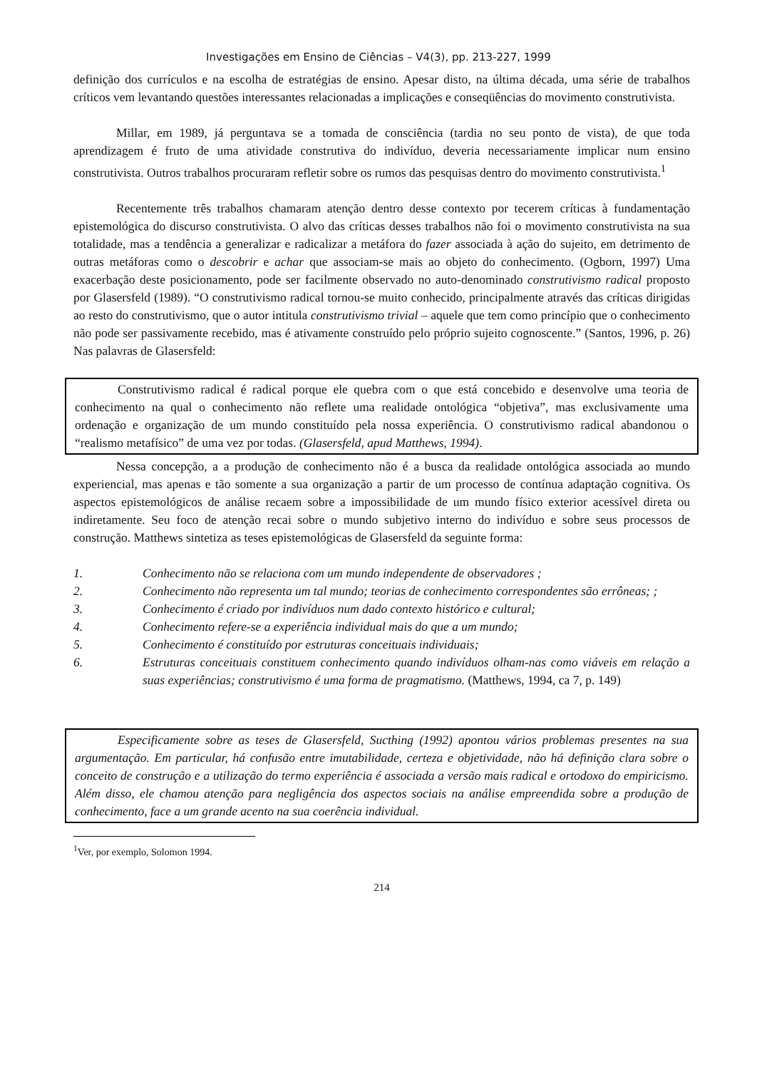Investigações em Ensino de Ciências – V4(3), pp. 213-227, 1999
definição dos currículos e na escolha de estratégias de ensino. Apesar disto, na última década, uma série de trabalhos críticos vem levantando questões interessantes relacionadas a implicações e conseqüências do movimento construtivista.
Millar, em 1989, já perguntava se a tomada de consciência (tardia no seu ponto de vista), de que toda aprendizagem é fruto de uma atividade construtiva do indivíduo, deveria necessariamente implicar num ensino construtivista. Outros trabalhos procuraram refletir sobre os rumos das pesquisas dentro do movimento construtivista.<sup>1</sup>
Recentemente três trabalhos chamaram atenção dentro desse contexto por tecerem críticas à fundamentação epistemológica do discurso construtivista. O alvo das críticas desses trabalhos não foi o movimento construtivista na sua totalidade, mas a tendência a generalizar e radicalizar a metáfora do fazer associada à ação do sujeito, em detrimento de outras metáforas como o descobrir e achar que associam-se mais ao objeto do conhecimento. (Ogborn, 1997) Uma exacerbação deste posicionamento, pode ser facilmente observado no auto-denominado construtivismo radical proposto por Glasersfeld (1989). “O construtivismo radical tornou-se muito conhecido, principalmente através das críticas dirigidas ao resto do construtivismo, que o autor intitula construtivismo trivial – aquele que tem como princípio que o conhecimento não pode ser passivamente recebido, mas é ativamente construído pelo próprio sujeito cognoscente.” (Santos, 1996, p. 26) Nas palavras de Glasersfeld:
Construtivismo radical é radical porque ele quebra com o que está concebido e desenvolve uma teoria de conhecimento na qual o conhecimento não reflete uma realidade ontológica “objetiva”, mas exclusivamente uma ordenação e organização de um mundo constituído pela nossa experiência. O construtivismo radical abandonou o “realismo metafísico” de uma vez por todas. (Glasersfeld, apud Matthews, 1994).
Nessa concepção, a a produção de conhecimento não é a busca da realidade ontológica associada ao mundo experiencial, mas apenas e tão somente a sua organização a partir de um processo de contínua adaptação cognitiva. Os aspectos epistemológicos de análise recaem sobre a impossibilidade de um mundo físico exterior acessível direta ou indiretamente. Seu foco de atenção recai sobre o mundo subjetivo interno do indivíduo e sobre seus processos de construção. Matthews sintetiza as teses epistemológicas de Glasersfeld da seguinte forma:
1. Conhecimento não se relaciona com um mundo independente de observadores ;
2. Conhecimento não representa um tal mundo; teorias de conhecimento correspondentes são errôneas; ;
3. Conhecimento é criado por indivíduos num dado contexto histórico e cultural;
4. Conhecimento refere-se a experiência individual mais do que a um mundo;
5. Conhecimento é constituído por estruturas conceituais individuais;
6. Estruturas conceituais constituem conhecimento quando indivíduos olham-nas como viáveis em relação a suas experiências; construtivismo é uma forma de pragmatismo. (Matthews, 1994, ca 7, p. 149)
Especificamente sobre as teses de Glasersfeld, Sucthing (1992) apontou vários problemas presentes na sua argumentação. Em particular, há confusão entre imutabilidade, certeza e objetividade, não há definição clara sobre o conceito de construção e a utilização do termo experiência é associada a versão mais radical e ortodoxo do empiricismo. Além disso, ele chamou atenção para negligência dos aspectos sociais na análise empreendida sobre a produção de conhecimento, face a um grande acento na sua coerência individual.
<sup>1</sup> Ver, por exemplo, Solomon 1994.
214